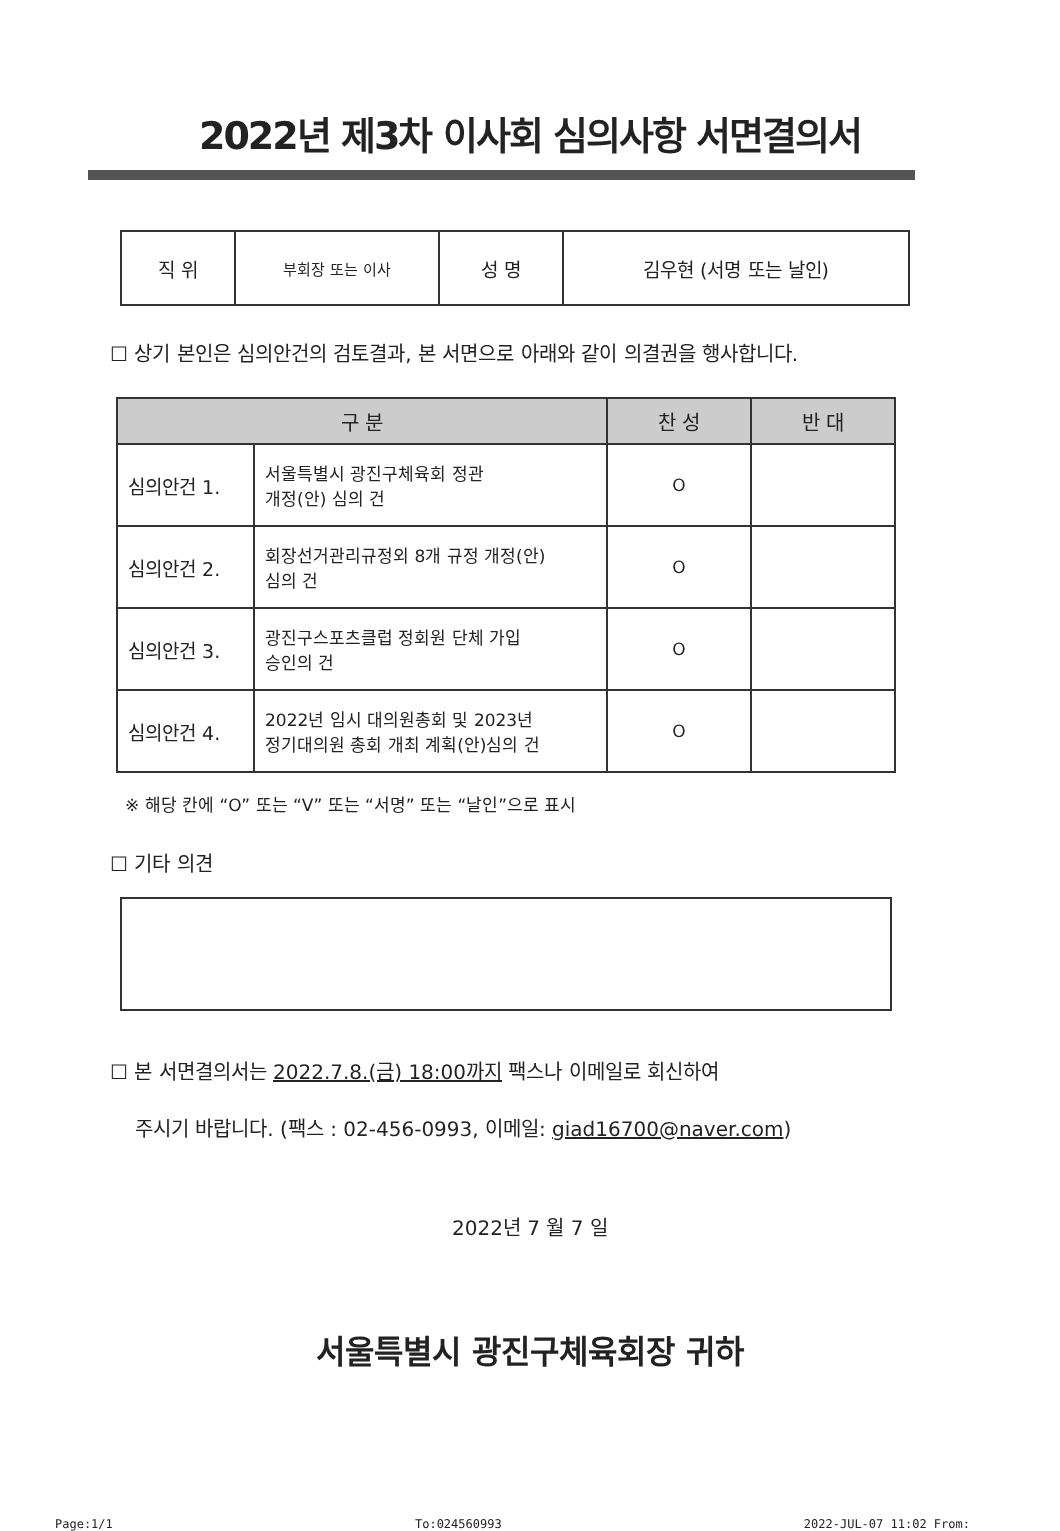2022년 제3차 이사회 심의사항 서면결의서
| 직 위 | 부회장 또는 이사 | 성 명 | 김우현 (서명 또는 날인) |
☐ 상기 본인은 심의안건의 검토결과, 본 서면으로 아래와 같이 의결권을 행사합니다.
| 구 분 | | 찬 성 | 반 대 |
| --- | --- | --- | --- |
| 심의안건 1. | 서울특별시 광진구체육회 정관 개정(안) 심의 건 | O | |
| 심의안건 2. | 회장선거관리규정외 8개 규정 개정(안) 심의 건 | O | |
| 심의안건 3. | 광진구스포츠클럽 정회원 단체 가입 승인의 건 | O | |
| 심의안건 4. | 2022년 임시 대의원총회 및 2023년 정기대의원 총회 개최 계획(안)심의 건 | O | |
※ 해당 칸에 “O” 또는 “V” 또는 “서명” 또는 “날인”으로 표시
☐ 기타 의견
☐ 본 서면결의서는 2022.7.8.(금) 18:00까지 팩스나 이메일로 회신하여
주시기 바랍니다. (팩스 : 02-456-0993, 이메일: giad16700@naver.com)
2022년 7 월 7 일
서울특별시 광진구체육회장 귀하
Page:1/1 To:024560993 2022-JUL-07 11:02 From: